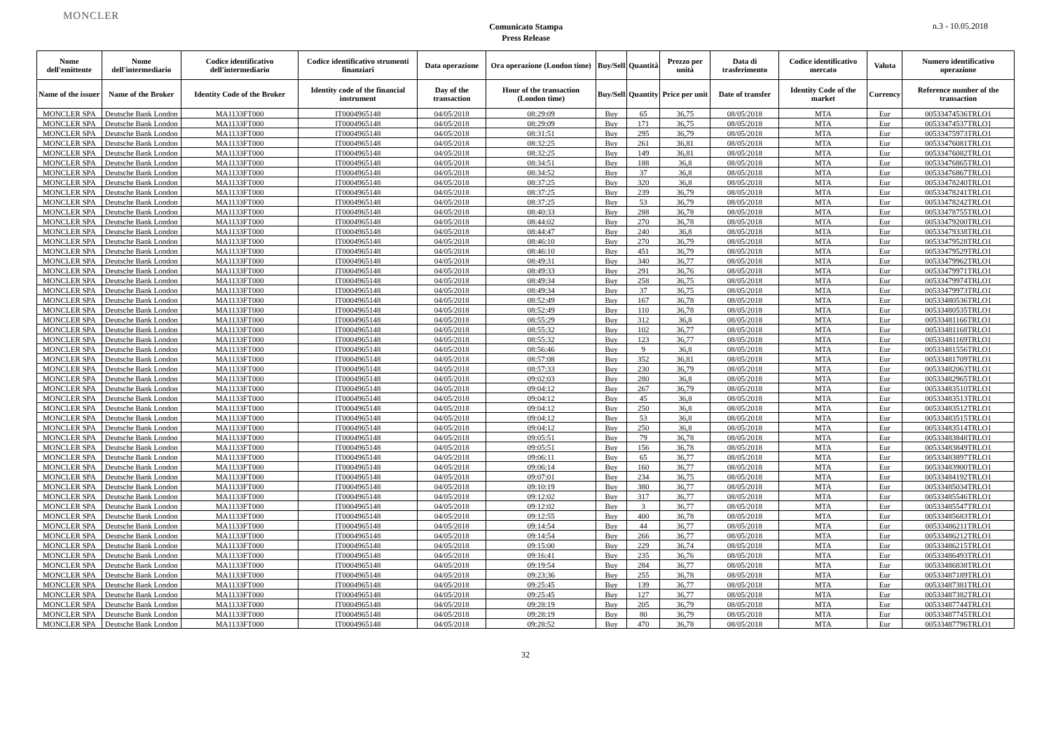MONCLER
Comunicato Stampa
Press Release
n.3 - 10.05.2018
| Nome dell'emittente | Nome dell'intermediario | Codice identificativo dell'intermediario | Codice identificativo strumenti finanziari | Data operazione | Ora operazione (London time) | Buy/Sell | Quantità | Prezzo per unità | Data di trasferimento | Codice identificativo mercato | Valuta | Numero identificativo operazione |
| --- | --- | --- | --- | --- | --- | --- | --- | --- | --- | --- | --- | --- |
| Name of the issuer | Name of the Broker | Identity Code of the Broker | Identity code of the financial instrument | Day of the transaction | Hour of the transaction (London time) | Buy/Sell | Quantity | Price per unit | Date of transfer | Identity Code of the market | Currency | Reference number of the transaction |
| MONCLER SPA | Deutsche Bank London | MA1133FT000 | IT0004965148 | 04/05/2018 | 08:29:09 | Buy | 65 | 36,75 | 08/05/2018 | MTA | Eur | 00533474536TRLO1 |
| MONCLER SPA | Deutsche Bank London | MA1133FT000 | IT0004965148 | 04/05/2018 | 08:29:09 | Buy | 171 | 36,75 | 08/05/2018 | MTA | Eur | 00533474537TRLO1 |
| MONCLER SPA | Deutsche Bank London | MA1133FT000 | IT0004965148 | 04/05/2018 | 08:31:51 | Buy | 295 | 36,79 | 08/05/2018 | MTA | Eur | 00533475973TRLO1 |
| MONCLER SPA | Deutsche Bank London | MA1133FT000 | IT0004965148 | 04/05/2018 | 08:32:25 | Buy | 261 | 36,81 | 08/05/2018 | MTA | Eur | 00533476081TRLO1 |
| MONCLER SPA | Deutsche Bank London | MA1133FT000 | IT0004965148 | 04/05/2018 | 08:32:25 | Buy | 149 | 36,81 | 08/05/2018 | MTA | Eur | 00533476082TRLO1 |
| MONCLER SPA | Deutsche Bank London | MA1133FT000 | IT0004965148 | 04/05/2018 | 08:34:51 | Buy | 188 | 36,8 | 08/05/2018 | MTA | Eur | 00533476865TRLO1 |
| MONCLER SPA | Deutsche Bank London | MA1133FT000 | IT0004965148 | 04/05/2018 | 08:34:52 | Buy | 37 | 36,8 | 08/05/2018 | MTA | Eur | 00533476867TRLO1 |
| MONCLER SPA | Deutsche Bank London | MA1133FT000 | IT0004965148 | 04/05/2018 | 08:37:25 | Buy | 320 | 36,8 | 08/05/2018 | MTA | Eur | 00533478240TRLO1 |
| MONCLER SPA | Deutsche Bank London | MA1133FT000 | IT0004965148 | 04/05/2018 | 08:37:25 | Buy | 239 | 36,79 | 08/05/2018 | MTA | Eur | 00533478241TRLO1 |
| MONCLER SPA | Deutsche Bank London | MA1133FT000 | IT0004965148 | 04/05/2018 | 08:37:25 | Buy | 53 | 36,79 | 08/05/2018 | MTA | Eur | 00533478242TRLO1 |
| MONCLER SPA | Deutsche Bank London | MA1133FT000 | IT0004965148 | 04/05/2018 | 08:40:33 | Buy | 288 | 36,78 | 08/05/2018 | MTA | Eur | 00533478755TRLO1 |
| MONCLER SPA | Deutsche Bank London | MA1133FT000 | IT0004965148 | 04/05/2018 | 08:44:02 | Buy | 270 | 36,78 | 08/05/2018 | MTA | Eur | 00533479200TRLO1 |
| MONCLER SPA | Deutsche Bank London | MA1133FT000 | IT0004965148 | 04/05/2018 | 08:44:47 | Buy | 240 | 36,8 | 08/05/2018 | MTA | Eur | 00533479338TRLO1 |
| MONCLER SPA | Deutsche Bank London | MA1133FT000 | IT0004965148 | 04/05/2018 | 08:46:10 | Buy | 270 | 36,79 | 08/05/2018 | MTA | Eur | 00533479528TRLO1 |
| MONCLER SPA | Deutsche Bank London | MA1133FT000 | IT0004965148 | 04/05/2018 | 08:46:10 | Buy | 451 | 36,79 | 08/05/2018 | MTA | Eur | 00533479529TRLO1 |
| MONCLER SPA | Deutsche Bank London | MA1133FT000 | IT0004965148 | 04/05/2018 | 08:49:31 | Buy | 340 | 36,77 | 08/05/2018 | MTA | Eur | 00533479962TRLO1 |
| MONCLER SPA | Deutsche Bank London | MA1133FT000 | IT0004965148 | 04/05/2018 | 08:49:33 | Buy | 291 | 36,76 | 08/05/2018 | MTA | Eur | 00533479971TRLO1 |
| MONCLER SPA | Deutsche Bank London | MA1133FT000 | IT0004965148 | 04/05/2018 | 08:49:34 | Buy | 258 | 36,75 | 08/05/2018 | MTA | Eur | 00533479974TRLO1 |
| MONCLER SPA | Deutsche Bank London | MA1133FT000 | IT0004965148 | 04/05/2018 | 08:49:34 | Buy | 37 | 36,75 | 08/05/2018 | MTA | Eur | 00533479973TRLO1 |
| MONCLER SPA | Deutsche Bank London | MA1133FT000 | IT0004965148 | 04/05/2018 | 08:52:49 | Buy | 167 | 36,78 | 08/05/2018 | MTA | Eur | 00533480536TRLO1 |
| MONCLER SPA | Deutsche Bank London | MA1133FT000 | IT0004965148 | 04/05/2018 | 08:52:49 | Buy | 110 | 36,78 | 08/05/2018 | MTA | Eur | 00533480535TRLO1 |
| MONCLER SPA | Deutsche Bank London | MA1133FT000 | IT0004965148 | 04/05/2018 | 08:55:29 | Buy | 312 | 36,8 | 08/05/2018 | MTA | Eur | 00533481166TRLO1 |
| MONCLER SPA | Deutsche Bank London | MA1133FT000 | IT0004965148 | 04/05/2018 | 08:55:32 | Buy | 102 | 36,77 | 08/05/2018 | MTA | Eur | 00533481168TRLO1 |
| MONCLER SPA | Deutsche Bank London | MA1133FT000 | IT0004965148 | 04/05/2018 | 08:55:32 | Buy | 123 | 36,77 | 08/05/2018 | MTA | Eur | 00533481169TRLO1 |
| MONCLER SPA | Deutsche Bank London | MA1133FT000 | IT0004965148 | 04/05/2018 | 08:56:46 | Buy | 9 | 36,8 | 08/05/2018 | MTA | Eur | 00533481556TRLO1 |
| MONCLER SPA | Deutsche Bank London | MA1133FT000 | IT0004965148 | 04/05/2018 | 08:57:08 | Buy | 352 | 36,81 | 08/05/2018 | MTA | Eur | 00533481709TRLO1 |
| MONCLER SPA | Deutsche Bank London | MA1133FT000 | IT0004965148 | 04/05/2018 | 08:57:33 | Buy | 230 | 36,79 | 08/05/2018 | MTA | Eur | 00533482063TRLO1 |
| MONCLER SPA | Deutsche Bank London | MA1133FT000 | IT0004965148 | 04/05/2018 | 09:02:03 | Buy | 280 | 36,8 | 08/05/2018 | MTA | Eur | 00533482965TRLO1 |
| MONCLER SPA | Deutsche Bank London | MA1133FT000 | IT0004965148 | 04/05/2018 | 09:04:12 | Buy | 267 | 36,79 | 08/05/2018 | MTA | Eur | 00533483510TRLO1 |
| MONCLER SPA | Deutsche Bank London | MA1133FT000 | IT0004965148 | 04/05/2018 | 09:04:12 | Buy | 45 | 36,8 | 08/05/2018 | MTA | Eur | 00533483513TRLO1 |
| MONCLER SPA | Deutsche Bank London | MA1133FT000 | IT0004965148 | 04/05/2018 | 09:04:12 | Buy | 250 | 36,8 | 08/05/2018 | MTA | Eur | 00533483512TRLO1 |
| MONCLER SPA | Deutsche Bank London | MA1133FT000 | IT0004965148 | 04/05/2018 | 09:04:12 | Buy | 53 | 36,8 | 08/05/2018 | MTA | Eur | 00533483515TRLO1 |
| MONCLER SPA | Deutsche Bank London | MA1133FT000 | IT0004965148 | 04/05/2018 | 09:04:12 | Buy | 250 | 36,8 | 08/05/2018 | MTA | Eur | 00533483514TRLO1 |
| MONCLER SPA | Deutsche Bank London | MA1133FT000 | IT0004965148 | 04/05/2018 | 09:05:51 | Buy | 79 | 36,78 | 08/05/2018 | MTA | Eur | 00533483848TRLO1 |
| MONCLER SPA | Deutsche Bank London | MA1133FT000 | IT0004965148 | 04/05/2018 | 09:05:51 | Buy | 156 | 36,78 | 08/05/2018 | MTA | Eur | 00533483849TRLO1 |
| MONCLER SPA | Deutsche Bank London | MA1133FT000 | IT0004965148 | 04/05/2018 | 09:06:11 | Buy | 65 | 36,77 | 08/05/2018 | MTA | Eur | 00533483897TRLO1 |
| MONCLER SPA | Deutsche Bank London | MA1133FT000 | IT0004965148 | 04/05/2018 | 09:06:14 | Buy | 160 | 36,77 | 08/05/2018 | MTA | Eur | 00533483900TRLO1 |
| MONCLER SPA | Deutsche Bank London | MA1133FT000 | IT0004965148 | 04/05/2018 | 09:07:01 | Buy | 234 | 36,75 | 08/05/2018 | MTA | Eur | 00533484192TRLO1 |
| MONCLER SPA | Deutsche Bank London | MA1133FT000 | IT0004965148 | 04/05/2018 | 09:10:19 | Buy | 380 | 36,77 | 08/05/2018 | MTA | Eur | 00533485034TRLO1 |
| MONCLER SPA | Deutsche Bank London | MA1133FT000 | IT0004965148 | 04/05/2018 | 09:12:02 | Buy | 317 | 36,77 | 08/05/2018 | MTA | Eur | 00533485546TRLO1 |
| MONCLER SPA | Deutsche Bank London | MA1133FT000 | IT0004965148 | 04/05/2018 | 09:12:02 | Buy | 3 | 36,77 | 08/05/2018 | MTA | Eur | 00533485547TRLO1 |
| MONCLER SPA | Deutsche Bank London | MA1133FT000 | IT0004965148 | 04/05/2018 | 09:12:55 | Buy | 400 | 36,78 | 08/05/2018 | MTA | Eur | 00533485683TRLO1 |
| MONCLER SPA | Deutsche Bank London | MA1133FT000 | IT0004965148 | 04/05/2018 | 09:14:54 | Buy | 44 | 36,77 | 08/05/2018 | MTA | Eur | 00533486211TRLO1 |
| MONCLER SPA | Deutsche Bank London | MA1133FT000 | IT0004965148 | 04/05/2018 | 09:14:54 | Buy | 266 | 36,77 | 08/05/2018 | MTA | Eur | 00533486212TRLO1 |
| MONCLER SPA | Deutsche Bank London | MA1133FT000 | IT0004965148 | 04/05/2018 | 09:15:00 | Buy | 229 | 36,74 | 08/05/2018 | MTA | Eur | 00533486215TRLO1 |
| MONCLER SPA | Deutsche Bank London | MA1133FT000 | IT0004965148 | 04/05/2018 | 09:16:41 | Buy | 235 | 36,76 | 08/05/2018 | MTA | Eur | 00533486493TRLO1 |
| MONCLER SPA | Deutsche Bank London | MA1133FT000 | IT0004965148 | 04/05/2018 | 09:19:54 | Buy | 284 | 36,77 | 08/05/2018 | MTA | Eur | 00533486838TRLO1 |
| MONCLER SPA | Deutsche Bank London | MA1133FT000 | IT0004965148 | 04/05/2018 | 09:23:36 | Buy | 255 | 36,78 | 08/05/2018 | MTA | Eur | 00533487189TRLO1 |
| MONCLER SPA | Deutsche Bank London | MA1133FT000 | IT0004965148 | 04/05/2018 | 09:25:45 | Buy | 139 | 36,77 | 08/05/2018 | MTA | Eur | 00533487381TRLO1 |
| MONCLER SPA | Deutsche Bank London | MA1133FT000 | IT0004965148 | 04/05/2018 | 09:25:45 | Buy | 127 | 36,77 | 08/05/2018 | MTA | Eur | 00533487382TRLO1 |
| MONCLER SPA | Deutsche Bank London | MA1133FT000 | IT0004965148 | 04/05/2018 | 09:28:19 | Buy | 205 | 36,79 | 08/05/2018 | MTA | Eur | 00533487744TRLO1 |
| MONCLER SPA | Deutsche Bank London | MA1133FT000 | IT0004965148 | 04/05/2018 | 09:28:19 | Buy | 80 | 36,79 | 08/05/2018 | MTA | Eur | 00533487745TRLO1 |
| MONCLER SPA | Deutsche Bank London | MA1133FT000 | IT0004965148 | 04/05/2018 | 09:28:52 | Buy | 470 | 36,78 | 08/05/2018 | MTA | Eur | 00533487796TRLO1 |
32